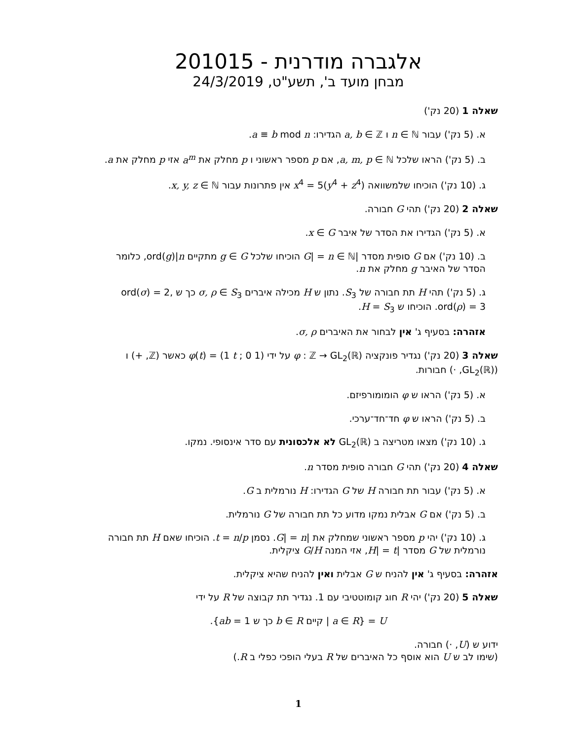אלגברה מודרנית - 201015
מבחן מועד ב', תשע"ט, 24/3/2019
שאלה 1 (20 נק')
א. (5 נק') עבור n ∈ ℕ ו a, b ∈ ℤ הגדירו: a ≡ b mod n.
ב. (5 נק') הראו שלכל a, m, p ∈ ℕ, אם p מספר ראשוני ו p מחלק את a<sup>m</sup> אזי p מחלק את a.
ג. (10 נק') הוכיחו שלמשוואה x<sup>4</sup> = 5(y<sup>4</sup> + z<sup>4</sup>) אין פתרונות עבור x, y, z ∈ ℕ.
שאלה 2 (20 נק') תהי G חבורה.
א. (5 נק') הגדירו את הסדר של איבר x ∈ G.
ב. (10 נק') אם G סופית מסדר |G| = n ∈ ℕ הוכיחו שלכל g ∈ G מתקיים ord(g)|n, כלומר הסדר של האיבר g מחלק את n.
ג. (5 נק') תהי H תת חבורה של S<sub>3</sub>. נתון ש H מכילה איברים σ, ρ ∈ S<sub>3</sub> כך ש ord(σ) = 2, ord(ρ) = 3. הוכיחו ש H = S<sub>3</sub>.
אזהרה: בסעיף ג' אין לבחור את האיברים σ, ρ.
שאלה 3 (20 נק') נגדיר פונקציה φ : ℤ → GL<sub>2</sub>(ℝ) על ידי φ(t) = (1 t ; 0 1) כאשר (ℤ, +) ו (GL<sub>2</sub>(ℝ), ·) חבורות.
א. (5 נק') הראו ש φ הומומורפיזם.
ב. (5 נק') הראו ש φ חד־חד־ערכי.
ג. (10 נק') מצאו מטריצה ב GL<sub>2</sub>(ℝ) לא אלכסונית עם סדר אינסופי. נמקו.
שאלה 4 (20 נק') תהי G חבורה סופית מסדר n.
א. (5 נק') עבור תת חבורה H של G הגדירו: H נורמלית ב G.
ב. (5 נק') אם G אבלית נמקו מדוע כל תת חבורה של G נורמלית.
ג. (10 נק') יהי p מספר ראשוני שמחלק את |G| = n. נסמן t = n/p. הוכיחו שאם H תת חבורה נורמלית של G מסדר |H| = t, אזי המנה G/H ציקלית.
אזהרה: בסעיף ג' אין להניח ש G אבלית ואין להניח שהיא ציקלית.
שאלה 5 (20 נק') יהי R חוג קומוטטיבי עם 1. נגדיר תת קבוצה של R על ידי
U = {a ∈ R | קיים b ∈ R כך ש ab = 1}.
ידוע ש (U, ·) חבורה.
(שימו לב ש U הוא אוסף כל האיברים של R בעלי הופכי כפלי ב R.)
1